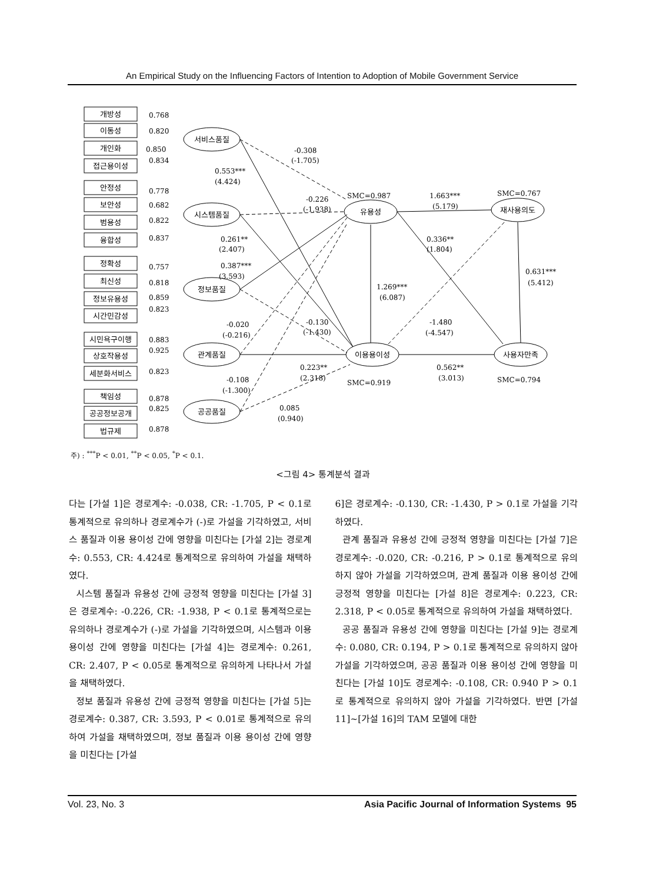An Empirical Study on the Influencing Factors of Intention to Adoption of Mobile Government Service
개방성
이동성
개인화
접근용이성
안정성
보안성
범용성
융합성
정확성
최신성
정보유용성
시간민감성
시민욕구이행
상호작용성
세분화서비스
책임성
공공정보공개
법규제
서비스품질
시스템품질
정보품질
관계품질
공공품질
유용성
재사용의도
이용용이성
사용자만족
0.768
0.820
0.850
0.834
0.778
0.682
0.822
0.837
0.757
0.818
0.859
0.823
0.883
0.925
0.823
0.878
0.825
0.878
-0.308
(-1.705)
0.553***
(4.424)
-0.226
(-1.938)
SMC=0.987
1.663***
(5.179)
SMC=0.767
0.261**
(2.407)
0.387***
(3.593)
0.336**
(1.804)
0.631***
(5.412)
1.269***
(6.087)
-0.020
(-0.216)
-0.130
(-1.430)
-1.480
(-4.547)
0.223**
(2.318)
SMC=0.919
0.562**
(3.013)
SMC=0.794
-0.108
(-1.300)
0.085
(0.940)
주) : <sup>***</sup>P < 0.01, <sup>**</sup>P < 0.05, <sup>*</sup>P < 0.1.
<그림 4> 통계분석 결과
다는 [가설 1]은 경로계수: -0.038, CR: ‐1.705, P < 0.1로 통계적으로 유의하나 경로계수가 (-)로 가설을 기각하였고, 서비스 품질과 이용 용이성 간에 영향을 미친다는 [가설 2]는 경로계수: 0.553, CR: 4.424로 통계적으로 유의하여 가설을 채택하였다.
시스템 품질과 유용성 간에 긍정적 영향을 미친다는 [가설 3]은 경로계수: -0.226, CR: -1.938, P < 0.1로 통계적으로는 유의하나 경로계수가 (-)로 가설을 기각하였으며, 시스템과 이용 용이성 간에 영향을 미친다는 [가설 4]는 경로계수: 0.261, CR: 2.407, P < 0.05로 통계적으로 유의하게 나타나서 가설을 채택하였다.
정보 품질과 유용성 간에 긍정적 영향을 미친다는 [가설 5]는 경로계수: 0.387, CR: 3.593, P < 0.01로 통계적으로 유의하여 가설을 채택하였으며, 정보 품질과 이용 용이성 간에 영향을 미친다는 [가설
6]은 경로계수: -0.130, CR: -1.430, P > 0.1로 가설을 기각 하였다.
관계 품질과 유용성 간에 긍정적 영향을 미친다는 [가설 7]은 경로계수: -0.020, CR: -0.216, P > 0.1로 통계적으로 유의하지 않아 가설을 기각하였으며, 관계 품질과 이용 용이성 간에 긍정적 영향을 미친다는 [가설 8]은 경로계수: 0.223, CR: 2.318, P < 0.05로 통계적으로 유의하여 가설을 채택하였다.
공공 품질과 유용성 간에 영향을 미친다는 [가설 9]는 경로계수: 0.080, CR: 0.194, P > 0.1로 통계적으로 유의하지 않아 가설을 기각하였으며, 공공 품질과 이용 용이성 간에 영향을 미친다는 [가설 10]도 경로계수: -0.108, CR: 0.940 P > 0.1로 통계적으로 유의하지 않아 가설을 기각하였다. 반면 [가설 11]~[가설 16]의 TAM 모델에 대한
Vol. 23, No. 3 Asia Pacific Journal of Information Systems 95